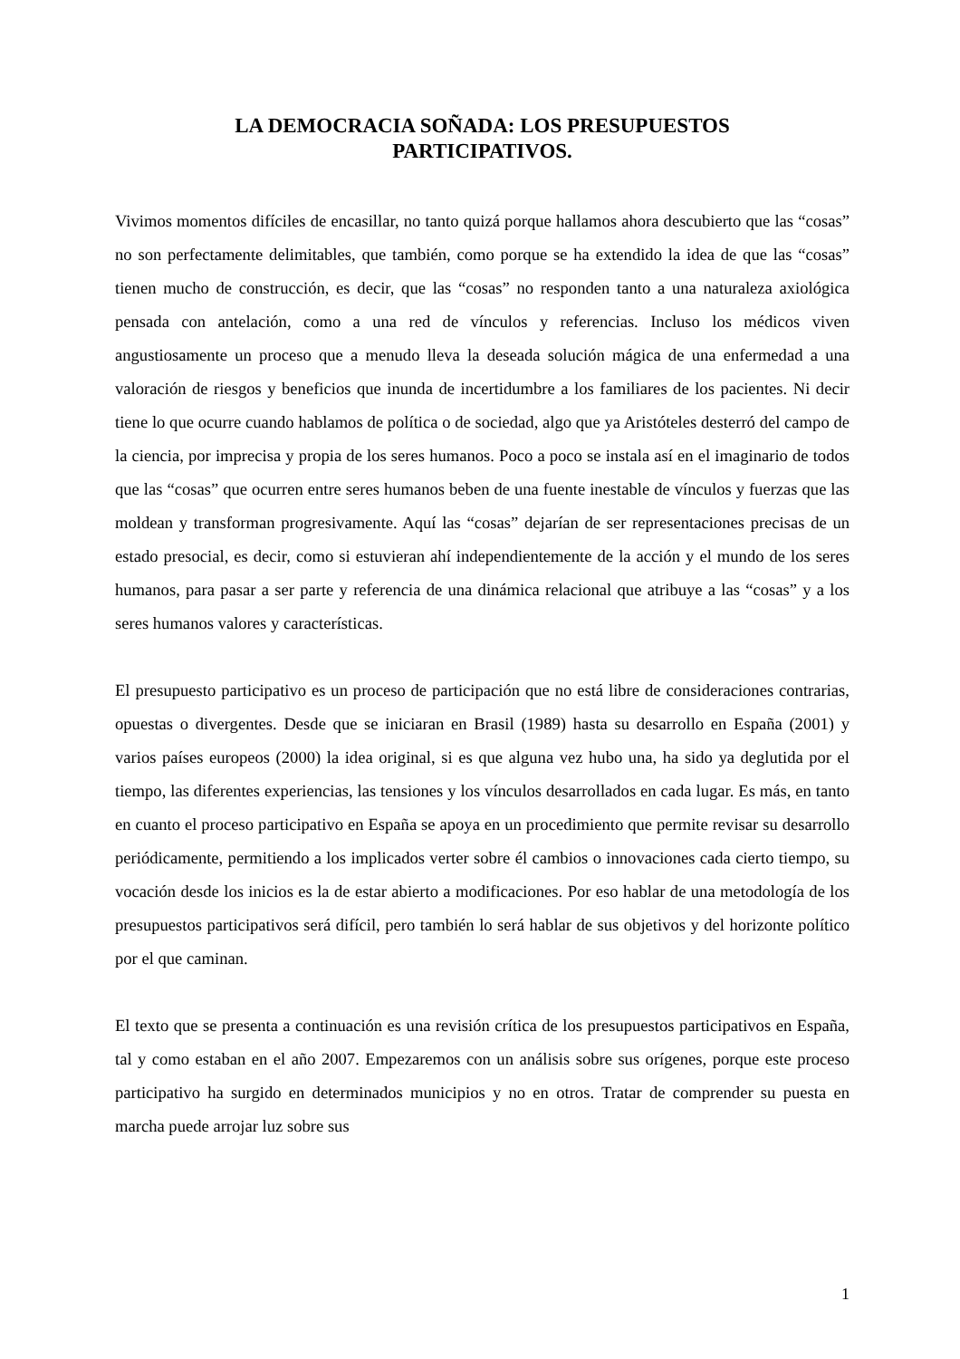LA DEMOCRACIA SOÑADA: LOS PRESUPUESTOS
PARTICIPATIVOS.
Vivimos momentos difíciles de encasillar, no tanto quizá porque hallamos ahora descubierto que las “cosas” no son perfectamente delimitables, que también, como porque se ha extendido la idea de que las “cosas” tienen mucho de construcción, es decir, que las “cosas” no responden tanto a una naturaleza axiológica pensada con antelación, como a una red de vínculos y referencias. Incluso los médicos viven angustiosamente un proceso que a menudo lleva la deseada solución mágica de una enfermedad a una valoración de riesgos y beneficios que inunda de incertidumbre a los familiares de los pacientes. Ni decir tiene lo que ocurre cuando hablamos de política o de sociedad, algo que ya Aristóteles desterró del campo de la ciencia, por imprecisa y propia de los seres humanos. Poco a poco se instala así en el imaginario de todos que las “cosas” que ocurren entre seres humanos beben de una fuente inestable de vínculos y fuerzas que las moldean y transforman progresivamente. Aquí las “cosas” dejarían de ser representaciones precisas de un estado presocial, es decir, como si estuvieran ahí independientemente de la acción y el mundo de los seres humanos, para pasar a ser parte y referencia de una dinámica relacional que atribuye a las “cosas” y a los seres humanos valores y características.
El presupuesto participativo es un proceso de participación que no está libre de consideraciones contrarias, opuestas o divergentes. Desde que se iniciaran en Brasil (1989) hasta su desarrollo en España (2001) y varios países europeos (2000) la idea original, si es que alguna vez hubo una, ha sido ya deglutida por el tiempo, las diferentes experiencias, las tensiones y los vínculos desarrollados en cada lugar. Es más, en tanto en cuanto el proceso participativo en España se apoya en un procedimiento que permite revisar su desarrollo periódicamente, permitiendo a los implicados verter sobre él cambios o innovaciones cada cierto tiempo, su vocación desde los inicios es la de estar abierto a modificaciones. Por eso hablar de una metodología de los presupuestos participativos será difícil, pero también lo será hablar de sus objetivos y del horizonte político por el que caminan.
El texto que se presenta a continuación es una revisión crítica de los presupuestos participativos en España, tal y como estaban en el año 2007. Empezaremos con un análisis sobre sus orígenes, porque este proceso participativo ha surgido en determinados municipios y no en otros. Tratar de comprender su puesta en marcha puede arrojar luz sobre sus
1